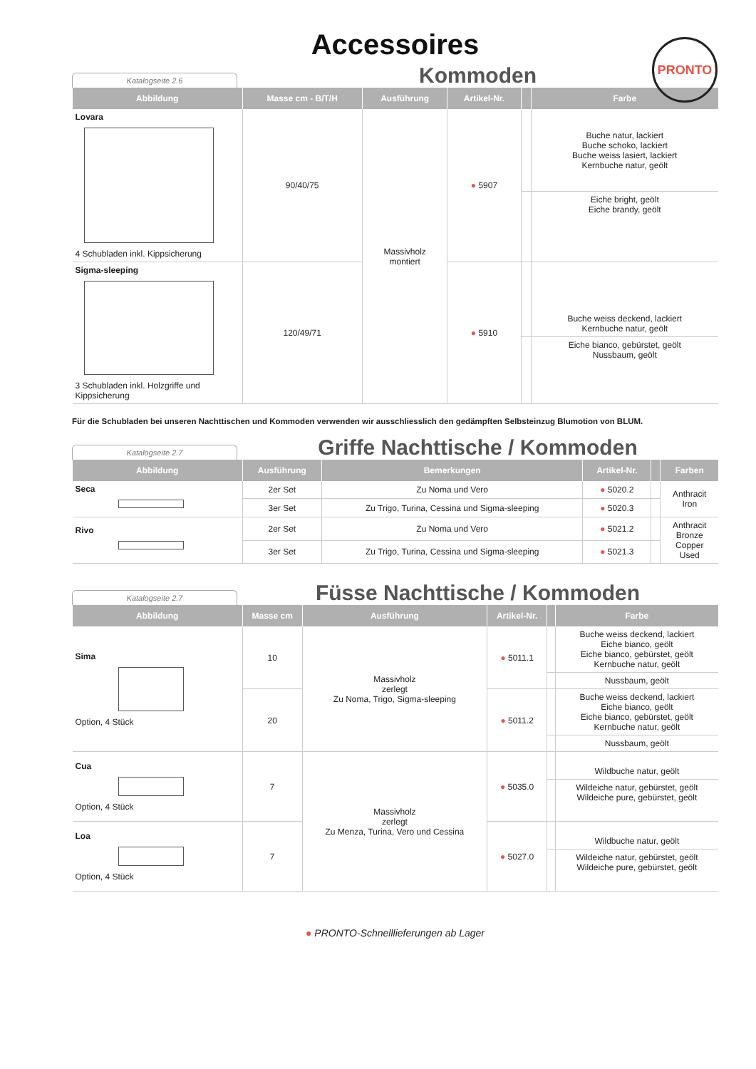PRONTO
Accessoires
Katalogseite 2.6
Kommoden
| Abbildung | Masse cm - B/T/H | Ausführung | Artikel-Nr. | | Farbe |
| --- | --- | --- | --- | --- | --- |
| Lovara 4 Schubladen inkl. Kippsicherung | 90/40/75 | Massivholz montiert | ● 5907 | | Buche natur, lackiert Buche schoko, lackiert Buche weiss lasiert, lackiert Kernbuche natur, geölt |
| | | | | | Eiche bright, geölt Eiche brandy, geölt |
| Sigma-sleeping 3 Schubladen inkl. Holzgriffe und Kippsicherung | 120/49/71 | | ● 5910 | | Buche weiss deckend, lackiert Kernbuche natur, geölt |
| | | | | | Eiche bianco, gebürstet, geölt Nussbaum, geölt |
Für die Schubladen bei unseren Nachttischen und Kommoden verwenden wir ausschliesslich den gedämpften Selbsteinzug Blumotion von BLUM.
Katalogseite 2.7
Griffe Nachttische / Kommoden
| Abbildung | Ausführung | Bemerkungen | Artikel-Nr. | | Farben |
| --- | --- | --- | --- | --- | --- |
| Seca | 2er Set | Zu Noma und Vero | ● 5020.2 | | Anthracit Iron |
| | 3er Set | Zu Trigo, Turina, Cessina und Sigma-sleeping | ● 5020.3 | | |
| Rivo | 2er Set | Zu Noma und Vero | ● 5021.2 | | Anthracit Bronze Copper Used |
| | 3er Set | Zu Trigo, Turina, Cessina und Sigma-sleeping | ● 5021.3 | | |
Katalogseite 2.7
Füsse Nachttische / Kommoden
| Abbildung | Masse cm | Ausführung | Artikel-Nr. | | Farbe |
| --- | --- | --- | --- | --- | --- |
| Sima Option, 4 Stück | 10 | Massivholz zerlegt Zu Noma, Trigo, Sigma-sleeping | ● 5011.1 | | Buche weiss deckend, lackiert Eiche bianco, geölt Eiche bianco, gebürstet, geölt Kernbuche natur, geölt |
| | | | | | Nussbaum, geölt |
| | 20 | | ● 5011.2 | | Buche weiss deckend, lackiert Eiche bianco, geölt Eiche bianco, gebürstet, geölt Kernbuche natur, geölt |
| | | | | | Nussbaum, geölt |
| Cua Option, 4 Stück | 7 | Massivholz zerlegt Zu Menza, Turina, Vero und Cessina | ● 5035.0 | | Wildbuche natur, geölt |
| | | | | | Wildeiche natur, gebürstet, geölt Wildeiche pure, gebürstet, geölt |
| Loa Option, 4 Stück | 7 | | ● 5027.0 | | Wildbuche natur, geölt |
| | | | | | Wildeiche natur, gebürstet, geölt Wildeiche pure, gebürstet, geölt |
● PRONTO-Schnelllieferungen ab Lager